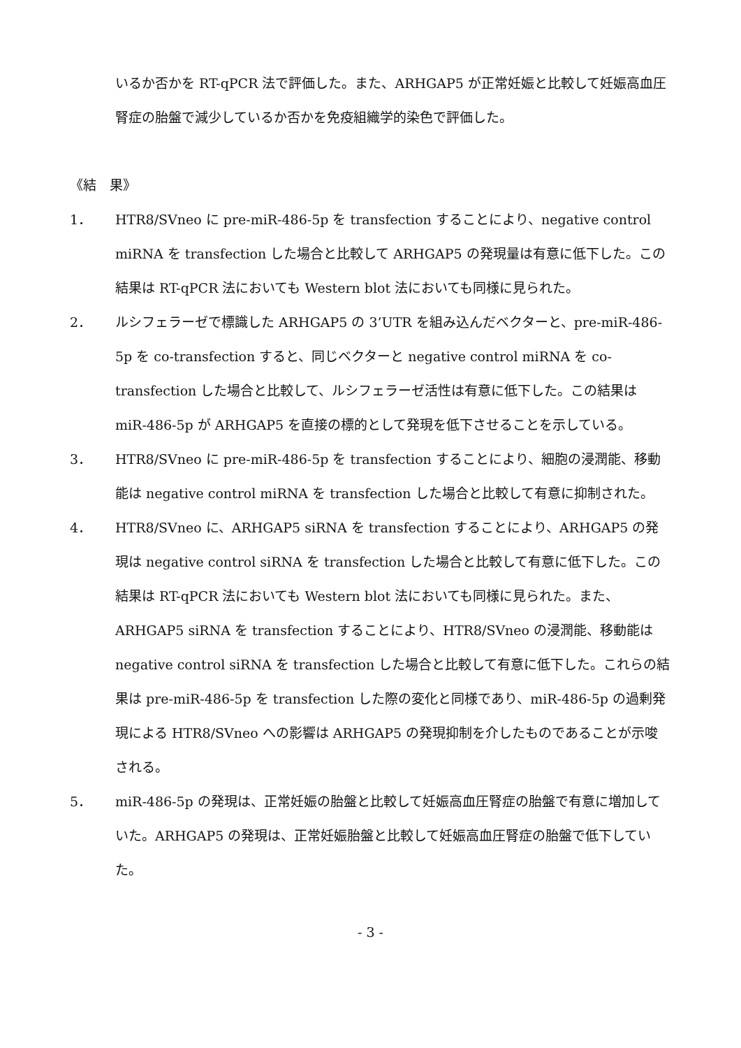いるか否かを RT-qPCR 法で評価した。また、ARHGAP5 が正常妊娠と比較して妊娠高血圧腎症の胎盤で減少しているか否かを免疫組織学的染色で評価した。
《結　果》
1． HTR8/SVneo に pre-miR-486-5p を transfection することにより、negative control miRNA を transfection した場合と比較して ARHGAP5 の発現量は有意に低下した。この結果は RT-qPCR 法においても Western blot 法においても同様に見られた。
2． ルシフェラーゼで標識した ARHGAP5 の 3’UTR を組み込んだベクターと、pre-miR-486-5p を co-transfection すると、同じベクターと negative control miRNA を co-transfection した場合と比較して、ルシフェラーゼ活性は有意に低下した。この結果は miR-486-5p が ARHGAP5 を直接の標的として発現を低下させることを示している。
3． HTR8/SVneo に pre-miR-486-5p を transfection することにより、細胞の浸潤能、移動能は negative control miRNA を transfection した場合と比較して有意に抑制された。
4． HTR8/SVneo に、ARHGAP5 siRNA を transfection することにより、ARHGAP5 の発現は negative control siRNA を transfection した場合と比較して有意に低下した。この結果は RT-qPCR 法においても Western blot 法においても同様に見られた。また、ARHGAP5 siRNA を transfection することにより、HTR8/SVneo の浸潤能、移動能は negative control siRNA を transfection した場合と比較して有意に低下した。これらの結果は pre-miR-486-5p を transfection した際の変化と同様であり、miR-486-5p の過剰発現による HTR8/SVneo への影響は ARHGAP5 の発現抑制を介したものであることが示唆される。
5． miR-486-5p の発現は、正常妊娠の胎盤と比較して妊娠高血圧腎症の胎盤で有意に増加していた。ARHGAP5 の発現は、正常妊娠胎盤と比較して妊娠高血圧腎症の胎盤で低下していた。
- 3 -